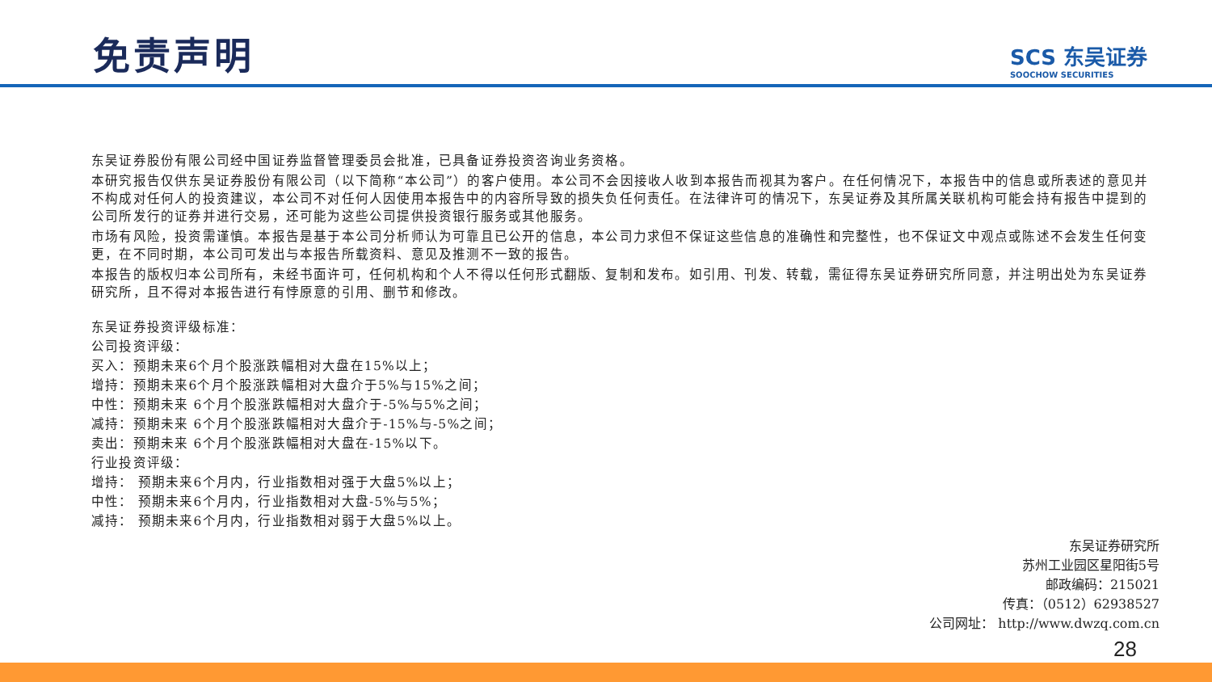免责声明
SCS 东吴证券
SOOCHOW SECURITIES
东吴证券股份有限公司经中国证券监督管理委员会批准，已具备证券投资咨询业务资格。
本研究报告仅供东吴证券股份有限公司（以下简称“本公司”）的客户使用。本公司不会因接收人收到本报告而视其为客户。在任何情况下，本报告中的信息或所表述的意见并不构成对任何人的投资建议，本公司不对任何人因使用本报告中的内容所导致的损失负任何责任。在法律许可的情况下，东吴证券及其所属关联机构可能会持有报告中提到的公司所发行的证券并进行交易，还可能为这些公司提供投资银行服务或其他服务。
市场有风险，投资需谨慎。本报告是基于本公司分析师认为可靠且已公开的信息，本公司力求但不保证这些信息的准确性和完整性，也不保证文中观点或陈述不会发生任何变更，在不同时期，本公司可发出与本报告所载资料、意见及推测不一致的报告。
本报告的版权归本公司所有，未经书面许可，任何机构和个人不得以任何形式翻版、复制和发布。如引用、刊发、转载，需征得东吴证券研究所同意，并注明出处为东吴证券研究所，且不得对本报告进行有悖原意的引用、删节和修改。
东吴证券投资评级标准：
公司投资评级：
买入：预期未来6个月个股涨跌幅相对大盘在15%以上；
增持：预期未来6个月个股涨跌幅相对大盘介于5%与15%之间；
中性：预期未来 6个月个股涨跌幅相对大盘介于-5%与5%之间；
减持：预期未来 6个月个股涨跌幅相对大盘介于-15%与-5%之间；
卖出：预期未来 6个月个股涨跌幅相对大盘在-15%以下。
行业投资评级：
增持： 预期未来6个月内，行业指数相对强于大盘5%以上；
中性： 预期未来6个月内，行业指数相对大盘-5%与5%；
减持： 预期未来6个月内，行业指数相对弱于大盘5%以上。
东吴证券研究所
苏州工业园区星阳街5号
邮政编码：215021
传真：（0512）62938527
公司网址： http://www.dwzq.com.cn
28